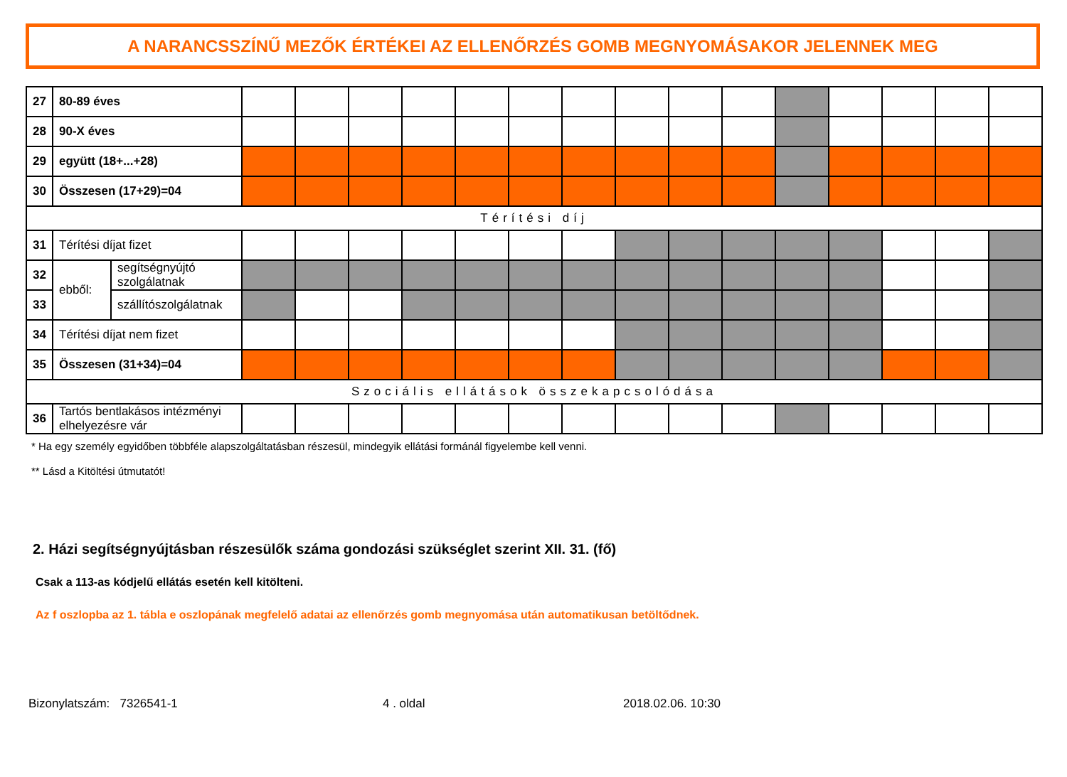A NARANCSSZÍNŰ MEZŐK ÉRTÉKEI AZ ELLENŐRZÉS GOMB MEGNYOMÁSAKOR JELENNEK MEG
| 27 | 80-89 éves | | | | | | | | | | | | | | | | |
| 28 | 90-X éves | | | | | | | | | | | | | | | | |
| 29 | együtt (18+...+28) | | | | | | | | | | | | | | | | |
| 30 | Összesen (17+29)=04 | | | | | | | | | | | | | | | | |
| Térítési díj | | | | | | | | | | | | | | | | | |
| 31 | Térítési díjat fizet | | | | | | | | | | | | | | | | |
| 32 | ebből: | segítségnyújtó szolgálatnak | | | | | | | | | | | | | | | |
| 33 | | szállítószolgálatnak | | | | | | | | | | | | | | | |
| 34 | Térítési díjat nem fizet | | | | | | | | | | | | | | | | |
| 35 | Összesen (31+34)=04 | | | | | | | | | | | | | | | | |
| Szociális ellátások összekapcsolódása | | | | | | | | | | | | | | | | | |
| 36 | Tartós bentlakásos intézményi elhelyezésre vár | | | | | | | | | | | | | | | | |
* Ha egy személy egyidőben többféle alapszolgáltatásban részesül, mindegyik ellátási formánál figyelembe kell venni.
** Lásd a Kitöltési útmutatót!
2. Házi segítségnyújtásban részesülők száma gondozási szükséglet szerint XII. 31. (fő)
Csak a 113-as kódjelű ellátás esetén kell kitölteni.
Az f oszlopba az 1. tábla e oszlopának megfelelő adatai az ellenőrzés gomb megnyomása után automatikusan betöltődnek.
Bizonylatszám: 7326541-1 4 . oldal 2018.02.06. 10:30